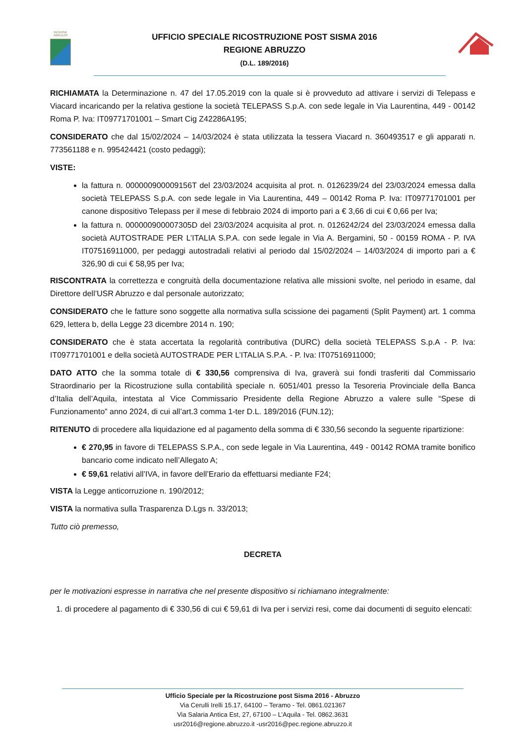REGIONE
ABRUZZO
UFFICIO SPECIALE RICOSTRUZIONE POST SISMA 2016
REGIONE ABRUZZO
(D.L. 189/2016)
RICHIAMATA la Determinazione n. 47 del 17.05.2019 con la quale si è provveduto ad attivare i servizi di Telepass e Viacard incaricando per la relativa gestione la società TELEPASS S.p.A. con sede legale in Via Laurentina, 449 - 00142 Roma P. Iva: IT09771701001 – Smart Cig Z42286A195;
CONSIDERATO che dal 15/02/2024 – 14/03/2024 è stata utilizzata la tessera Viacard n. 360493517 e gli apparati n. 773561188 e n. 995424421 (costo pedaggi);
VISTE:
la fattura n. 000000900009156T del 23/03/2024 acquisita al prot. n. 0126239/24 del 23/03/2024 emessa dalla società TELEPASS S.p.A. con sede legale in Via Laurentina, 449 – 00142 Roma P. Iva: IT09771701001 per canone dispositivo Telepass per il mese di febbraio 2024 di importo pari a € 3,66 di cui € 0,66 per Iva;
la fattura n. 000000900007305D del 23/03/2024 acquisita al prot. n. 0126242/24 del 23/03/2024 emessa dalla società AUTOSTRADE PER L’ITALIA S.P.A. con sede legale in Via A. Bergamini, 50 - 00159 ROMA - P. IVA IT07516911000, per pedaggi autostradali relativi al periodo dal 15/02/2024 – 14/03/2024 di importo pari a € 326,90 di cui € 58,95 per Iva;
RISCONTRATA la correttezza e congruità della documentazione relativa alle missioni svolte, nel periodo in esame, dal Direttore dell’USR Abruzzo e dal personale autorizzato;
CONSIDERATO che le fatture sono soggette alla normativa sulla scissione dei pagamenti (Split Payment) art. 1 comma 629, lettera b, della Legge 23 dicembre 2014 n. 190;
CONSIDERATO che è stata accertata la regolarità contributiva (DURC) della società TELEPASS S.p.A - P. Iva: IT09771701001 e della società AUTOSTRADE PER L’ITALIA S.P.A. - P. Iva: IT07516911000;
DATO ATTO che la somma totale di € 330,56 comprensiva di Iva, graverà sui fondi trasferiti dal Commissario Straordinario per la Ricostruzione sulla contabilità speciale n. 6051/401 presso la Tesoreria Provinciale della Banca d’Italia dell’Aquila, intestata al Vice Commissario Presidente della Regione Abruzzo a valere sulle “Spese di Funzionamento” anno 2024, di cui all’art.3 comma 1-ter D.L. 189/2016 (FUN.12);
RITENUTO di procedere alla liquidazione ed al pagamento della somma di € 330,56 secondo la seguente ripartizione:
€ 270,95 in favore di TELEPASS S.P.A., con sede legale in Via Laurentina, 449 - 00142 ROMA tramite bonifico bancario come indicato nell’Allegato A;
€ 59,61 relativi all’IVA, in favore dell’Erario da effettuarsi mediante F24;
VISTA la Legge anticorruzione n. 190/2012;
VISTA la normativa sulla Trasparenza D.Lgs n. 33/2013;
Tutto ciò premesso,
DECRETA
per le motivazioni espresse in narrativa che nel presente dispositivo si richiamano integralmente:
1. di procedere al pagamento di € 330,56 di cui € 59,61 di Iva per i servizi resi, come dai documenti di seguito elencati:
Ufficio Speciale per la Ricostruzione post Sisma 2016 - Abruzzo
Via Cerulli Irelli 15.17, 64100 – Teramo - Tel. 0861.021367
Via Salaria Antica Est, 27, 67100 – L’Aquila - Tel. 0862.3631
usr2016@regione.abruzzo.it -usr2016@pec.regione.abruzzo.it